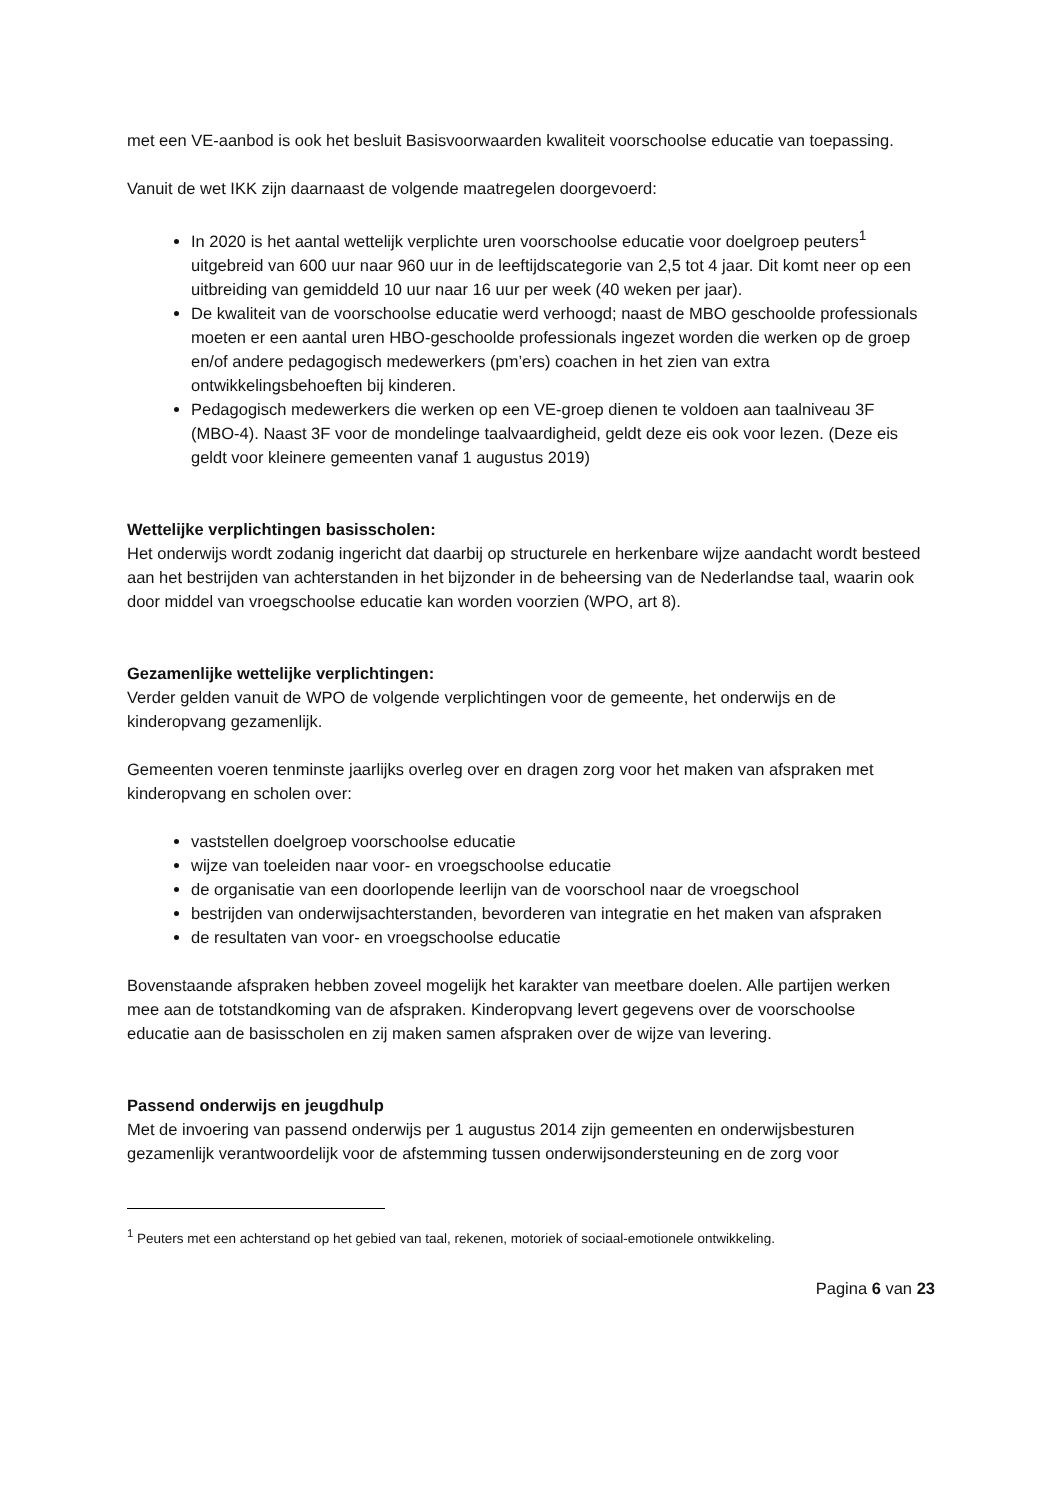met een VE-aanbod is ook het besluit Basisvoorwaarden kwaliteit voorschoolse educatie van toepassing.
Vanuit de wet IKK zijn daarnaast de volgende maatregelen doorgevoerd:
In 2020 is het aantal wettelijk verplichte uren voorschoolse educatie voor doelgroep peuters<sup>1</sup> uitgebreid van 600 uur naar 960 uur in de leeftijdscategorie van 2,5 tot 4 jaar. Dit komt neer op een uitbreiding van gemiddeld 10 uur naar 16 uur per week (40 weken per jaar).
De kwaliteit van de voorschoolse educatie werd verhoogd; naast de MBO geschoolde professionals moeten er een aantal uren HBO-geschoolde professionals ingezet worden die werken op de groep en/of andere pedagogisch medewerkers (pm’ers) coachen in het zien van extra ontwikkelingsbehoeften bij kinderen.
Pedagogisch medewerkers die werken op een VE-groep dienen te voldoen aan taalniveau 3F (MBO-4). Naast 3F voor de mondelinge taalvaardigheid, geldt deze eis ook voor lezen. (Deze eis geldt voor kleinere gemeenten vanaf 1 augustus 2019)
Wettelijke verplichtingen basisscholen:
Het onderwijs wordt zodanig ingericht dat daarbij op structurele en herkenbare wijze aandacht wordt besteed aan het bestrijden van achterstanden in het bijzonder in de beheersing van de Nederlandse taal, waarin ook door middel van vroegschoolse educatie kan worden voorzien (WPO, art 8).
Gezamenlijke wettelijke verplichtingen:
Verder gelden vanuit de WPO de volgende verplichtingen voor de gemeente, het onderwijs en de kinderopvang gezamenlijk.
Gemeenten voeren tenminste jaarlijks overleg over en dragen zorg voor het maken van afspraken met kinderopvang en scholen over:
vaststellen doelgroep voorschoolse educatie
wijze van toeleiden naar voor- en vroegschoolse educatie
de organisatie van een doorlopende leerlijn van de voorschool naar de vroegschool
bestrijden van onderwijsachterstanden, bevorderen van integratie en het maken van afspraken
de resultaten van voor- en vroegschoolse educatie
Bovenstaande afspraken hebben zoveel mogelijk het karakter van meetbare doelen. Alle partijen werken mee aan de totstandkoming van de afspraken. Kinderopvang levert gegevens over de voorschoolse educatie aan de basisscholen en zij maken samen afspraken over de wijze van levering.
Passend onderwijs en jeugdhulp
Met de invoering van passend onderwijs per 1 augustus 2014 zijn gemeenten en onderwijsbesturen gezamenlijk verantwoordelijk voor de afstemming tussen onderwijsondersteuning en de zorg voor
<sup>1</sup> Peuters met een achterstand op het gebied van taal, rekenen, motoriek of sociaal-emotionele ontwikkeling.
Pagina 6 van 23